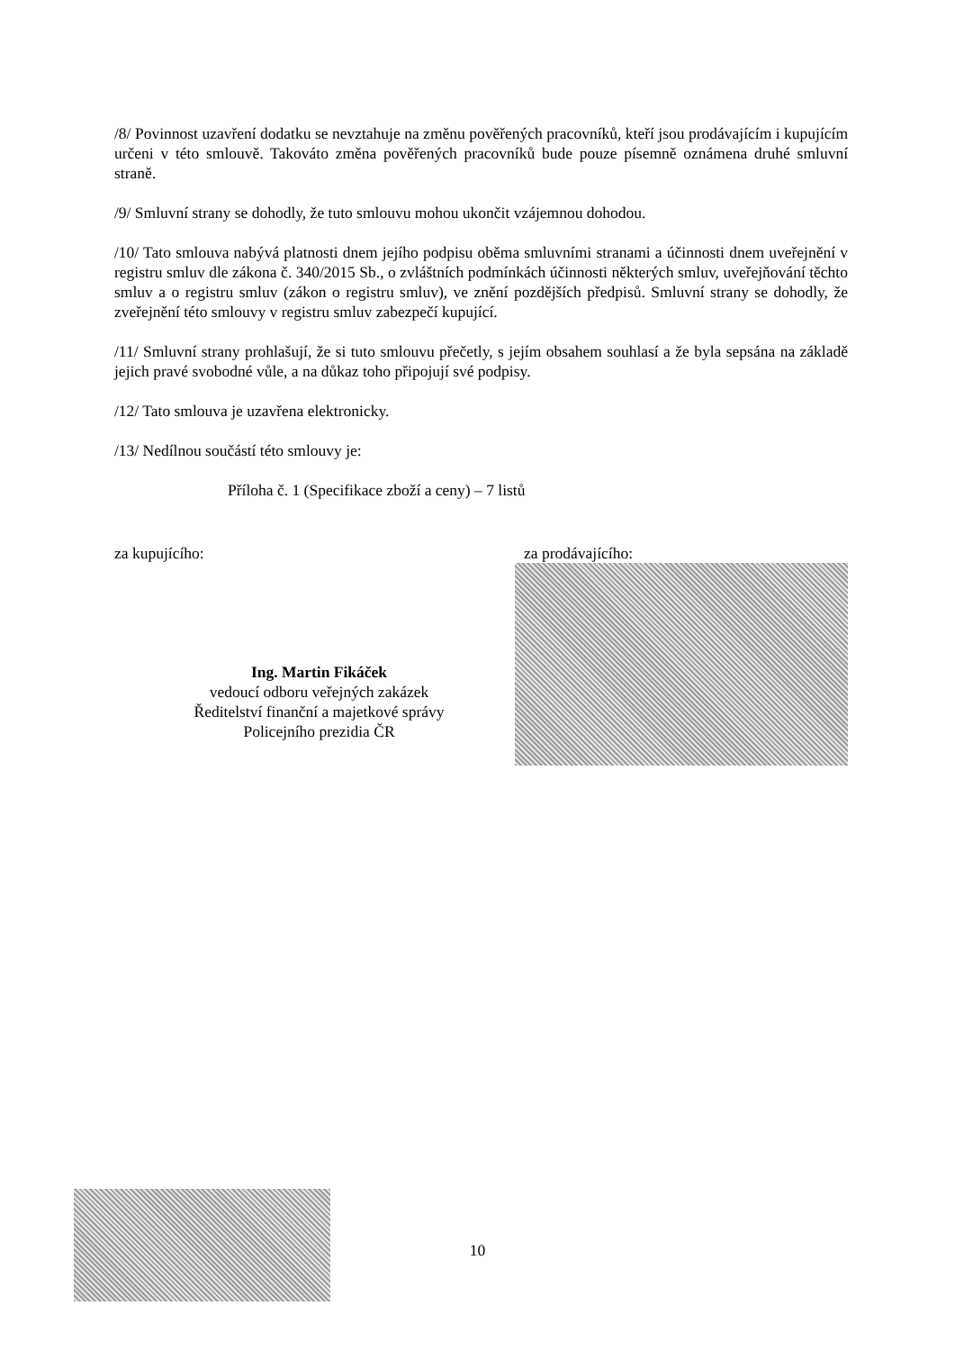/8/ Povinnost uzavření dodatku se nevztahuje na změnu pověřených pracovníků, kteří jsou prodávajícím i kupujícím určeni v této smlouvě. Takováto změna pověřených pracovníků bude pouze písemně oznámena druhé smluvní straně.
/9/ Smluvní strany se dohodly, že tuto smlouvu mohou ukončit vzájemnou dohodou.
/10/ Tato smlouva nabývá platnosti dnem jejího podpisu oběma smluvními stranami a účinnosti dnem uveřejnění v registru smluv dle zákona č. 340/2015 Sb., o zvláštních podmínkách účinnosti některých smluv, uveřejňování těchto smluv a o registru smluv (zákon o registru smluv), ve znění pozdějších předpisů. Smluvní strany se dohodly, že zveřejnění této smlouvy v registru smluv zabezpečí kupující.
/11/ Smluvní strany prohlašují, že si tuto smlouvu přečetly, s jejím obsahem souhlasí a že byla sepsána na základě jejich pravé svobodné vůle, a na důkaz toho připojují své podpisy.
/12/ Tato smlouva je uzavřena elektronicky.
/13/ Nedílnou součástí této smlouvy je:
Příloha č. 1 (Specifikace zboží a ceny) – 7 listů
za kupujícího:
Ing. Martin Fikáček
vedoucí odboru veřejných zakázek
Ředitelství finanční a majetkové správy
Policejního prezidia ČR
za prodávajícího:
10